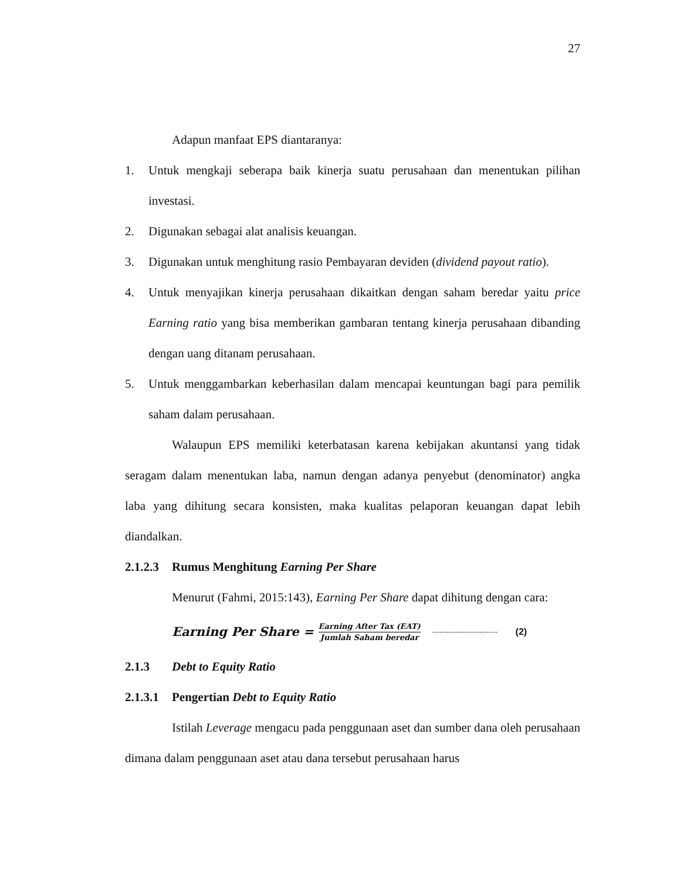27
Adapun manfaat EPS diantaranya:
1. Untuk mengkaji seberapa baik kinerja suatu perusahaan dan menentukan pilihan investasi.
2. Digunakan sebagai alat analisis keuangan.
3. Digunakan untuk menghitung rasio Pembayaran deviden (dividend payout ratio).
4. Untuk menyajikan kinerja perusahaan dikaitkan dengan saham beredar yaitu price Earning ratio yang bisa memberikan gambaran tentang kinerja perusahaan dibanding dengan uang ditanam perusahaan.
5. Untuk menggambarkan keberhasilan dalam mencapai keuntungan bagi para pemilik saham dalam perusahaan.
Walaupun EPS memiliki keterbatasan karena kebijakan akuntansi yang tidak seragam dalam menentukan laba, namun dengan adanya penyebut (denominator) angka laba yang dihitung secara konsisten, maka kualitas pelaporan keuangan dapat lebih diandalkan.
2.1.2.3 Rumus Menghitung Earning Per Share
Menurut (Fahmi, 2015:143), Earning Per Share dapat dihitung dengan cara:
Earning Per Share = Earning After Tax (EAT) Jumlah Saham beredar ---------------------------- (2)
2.1.3 Debt to Equity Ratio
2.1.3.1 Pengertian Debt to Equity Ratio
Istilah Leverage mengacu pada penggunaan aset dan sumber dana oleh perusahaan dimana dalam penggunaan aset atau dana tersebut perusahaan harus